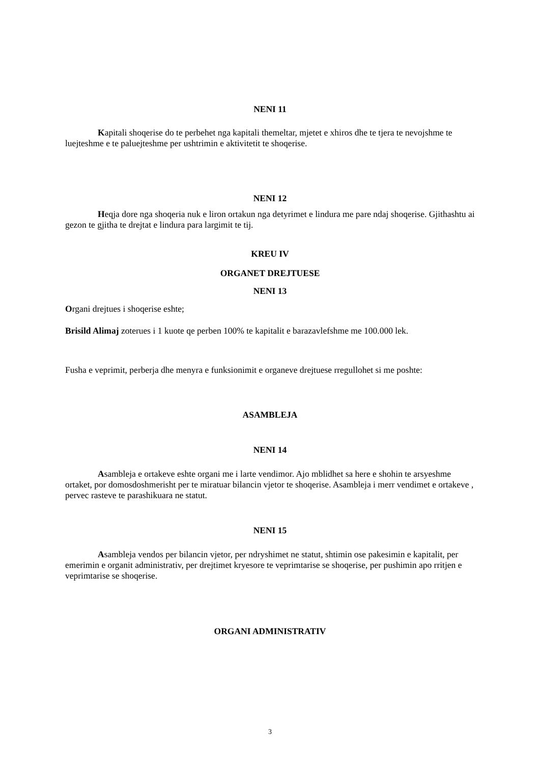NENI 11
Kapitali shoqerise do te perbehet nga kapitali themeltar, mjetet e xhiros dhe te tjera te nevojshme te luejteshme e te paluejteshme per ushtrimin e aktivitetit te shoqerise.
NENI 12
Heqja dore nga shoqeria nuk e liron ortakun nga detyrimet e lindura me pare ndaj shoqerise. Gjithashtu ai gezon te gjitha te drejtat e lindura para largimit te tij.
KREU IV
ORGANET DREJTUESE
NENI 13
Organi drejtues i shoqerise eshte;
Brisild Alimaj zoterues i 1 kuote qe perben 100% te kapitalit e barazavlefshme me 100.000 lek.
Fusha e veprimit, perberja dhe menyra e funksionimit e organeve drejtuese rregullohet si me poshte:
ASAMBLEJA
NENI 14
Asambleja e ortakeve eshte organi me i larte vendimor. Ajo mblidhet sa here e shohin te arsyeshme ortaket, por domosdoshmerisht per te miratuar bilancin vjetor te shoqerise. Asambleja i merr vendimet e ortakeve , pervec rasteve te parashikuara ne statut.
NENI 15
Asambleja vendos per bilancin vjetor, per ndryshimet ne statut, shtimin ose pakesimin e kapitalit, per emerimin e organit administrativ, per drejtimet kryesore te veprimtarise se shoqerise, per pushimin apo rritjen e veprimtarise se shoqerise.
ORGANI ADMINISTRATIV
3